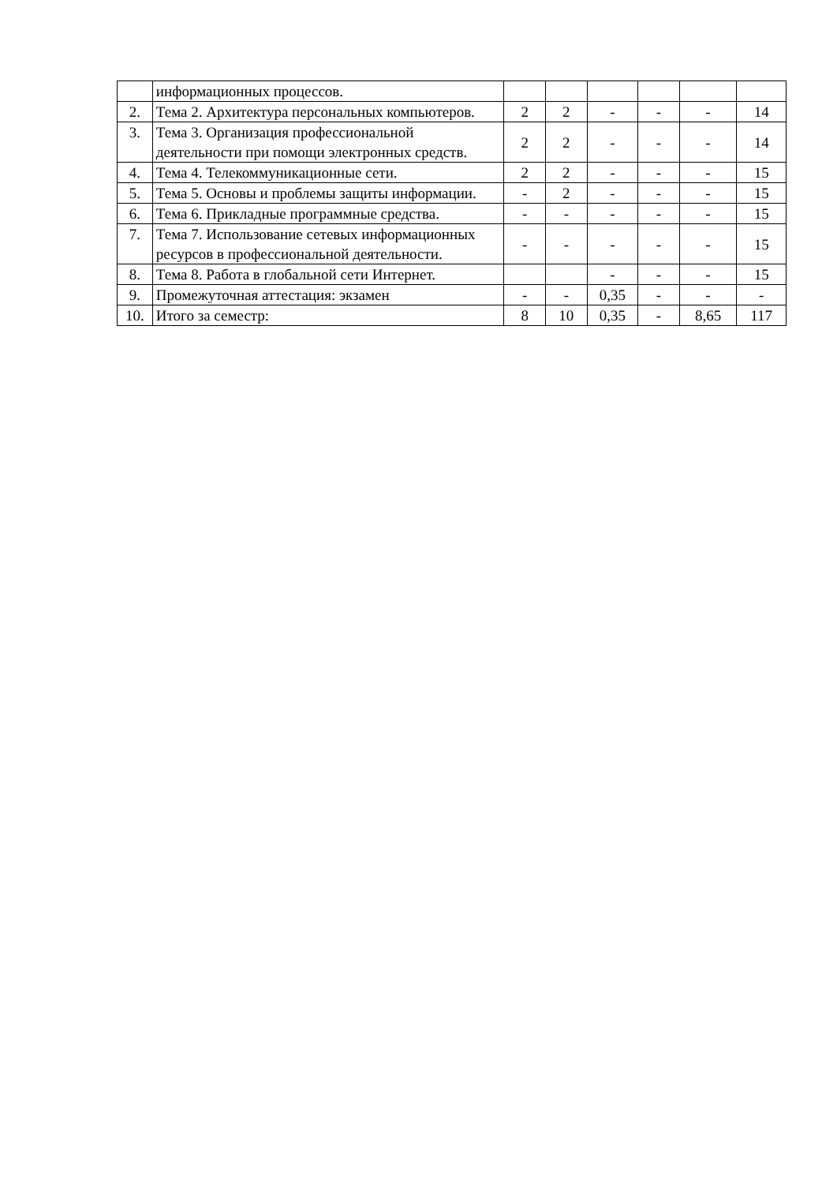| | информационных процессов. | | | | | | |
| 2. | Тема 2. Архитектура персональных компьютеров. | 2 | 2 | - | - | - | 14 |
| 3. | Тема 3. Организация профессиональной деятельности при помощи электронных средств. | 2 | 2 | - | - | - | 14 |
| 4. | Тема 4. Телекоммуникационные сети. | 2 | 2 | - | - | - | 15 |
| 5. | Тема 5. Основы и проблемы защиты информации. | - | 2 | - | - | - | 15 |
| 6. | Тема 6. Прикладные программные средства. | - | - | - | - | - | 15 |
| 7. | Тема 7. Использование сетевых информационных ресурсов в профессиональной деятельности. | - | - | - | - | - | 15 |
| 8. | Тема 8. Работа в глобальной сети Интернет. | | | - | - | - | 15 |
| 9. | Промежуточная аттестация: экзамен | - | - | 0,35 | - | - | - |
| 10. | Итого за семестр: | 8 | 10 | 0,35 | - | 8,65 | 117 |